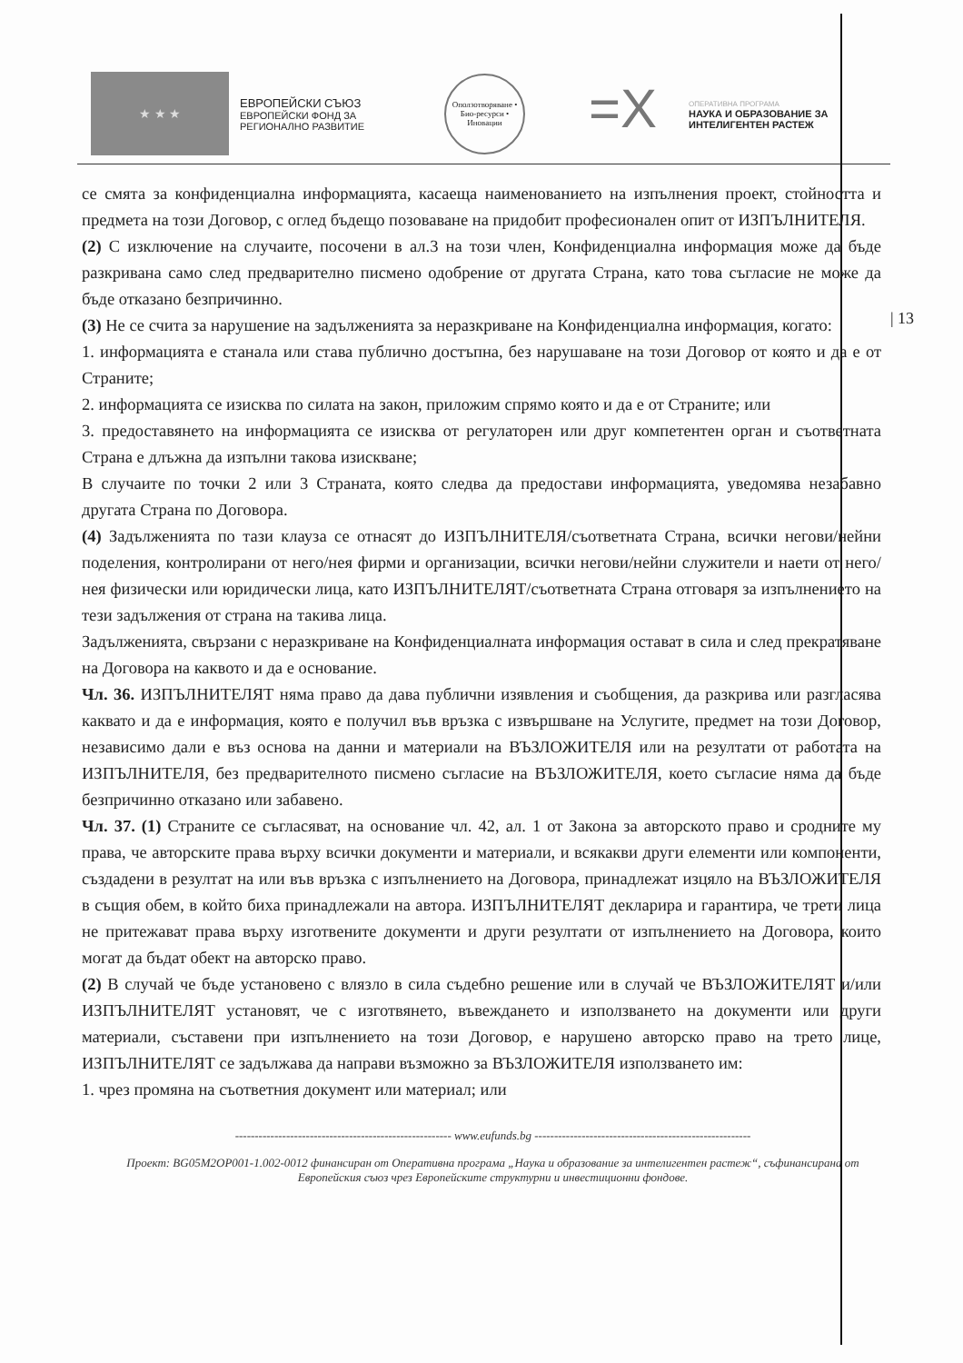★ ★ ★
ЕВРОПЕЙСКИ СЪЮЗ
ЕВРОПЕЙСКИ ФОНД ЗА
РЕГИОНАЛНО РАЗВИТИЕ
Оползотворяване • Био-ресурси • Иновации
=X
ОПЕРАТИВНА ПРОГРАМА
НАУКА И ОБРАЗОВАНИЕ ЗА
ИНТЕЛИГЕНТЕН РАСТЕЖ
| 13
се смята за конфиденциална информацията, касаеща наименованието на изпълнения проект, стойността и предмета на този Договор, с оглед бъдещо позоваване на придобит професионален опит от ИЗПЪЛНИТЕЛЯ.
(2) С изключение на случаите, посочени в ал.3 на този член, Конфиденциална информация може да бъде разкривана само след предварително писмено одобрение от другата Страна, като това съгласие не може да бъде отказано безпричинно.
(3) Не се счита за нарушение на задълженията за неразкриване на Конфиденциална информация, когато:
1. информацията е станала или става публично достъпна, без нарушаване на този Договор от която и да е от Страните;
2. информацията се изисква по силата на закон, приложим спрямо която и да е от Страните; или
3. предоставянето на информацията се изисква от регулаторен или друг компетентен орган и съответната Страна е длъжна да изпълни такова изискване;
В случаите по точки 2 или 3 Страната, която следва да предостави информацията, уведомява незабавно другата Страна по Договора.
(4) Задълженията по тази клауза се отнасят до ИЗПЪЛНИТЕЛЯ/съответната Страна, всички негови/нейни поделения, контролирани от него/нея фирми и организации, всички негови/нейни служители и наети от него/нея физически или юридически лица, като ИЗПЪЛНИТЕЛЯТ/съответната Страна отговаря за изпълнението на тези задължения от страна на такива лица.
Задълженията, свързани с неразкриване на Конфиденциалната информация остават в сила и след прекратяване на Договора на каквото и да е основание.
Чл. 36. ИЗПЪЛНИТЕЛЯТ няма право да дава публични изявления и съобщения, да разкрива или разгласява каквато и да е информация, която е получил във връзка с извършване на Услугите, предмет на този Договор, независимо дали е въз основа на данни и материали на ВЪЗЛОЖИТЕЛЯ или на резултати от работата на ИЗПЪЛНИТЕЛЯ, без предварителното писмено съгласие на ВЪЗЛОЖИТЕЛЯ, което съгласие няма да бъде безпричинно отказано или забавено.
Чл. 37. (1) Страните се съгласяват, на основание чл. 42, ал. 1 от Закона за авторското право и сродните му права, че авторските права върху всички документи и материали, и всякакви други елементи или компоненти, създадени в резултат на или във връзка с изпълнението на Договора, принадлежат изцяло на ВЪЗЛОЖИТЕЛЯ в същия обем, в който биха принадлежали на автора. ИЗПЪЛНИТЕЛЯТ декларира и гарантира, че трети лица не притежават права върху изготвените документи и други резултати от изпълнението на Договора, които могат да бъдат обект на авторско право.
(2) В случай че бъде установено с влязло в сила съдебно решение или в случай че ВЪЗЛОЖИТЕЛЯТ и/или ИЗПЪЛНИТЕЛЯТ установят, че с изготвянето, въвеждането и използването на документи или други материали, съставени при изпълнението на този Договор, е нарушено авторско право на трето лице, ИЗПЪЛНИТЕЛЯТ се задължава да направи възможно за ВЪЗЛОЖИТЕЛЯ използването им:
1. чрез промяна на съответния документ или материал; или
------------------------------------------------------- www.eufunds.bg -------------------------------------------------------
Проект: BG05M2OP001-1.002-0012 финансиран от Оперативна програма „Наука и образование за интелигентен растеж“, съфинансирана от Европейския съюз чрез Европейските структурни и инвестиционни фондове.